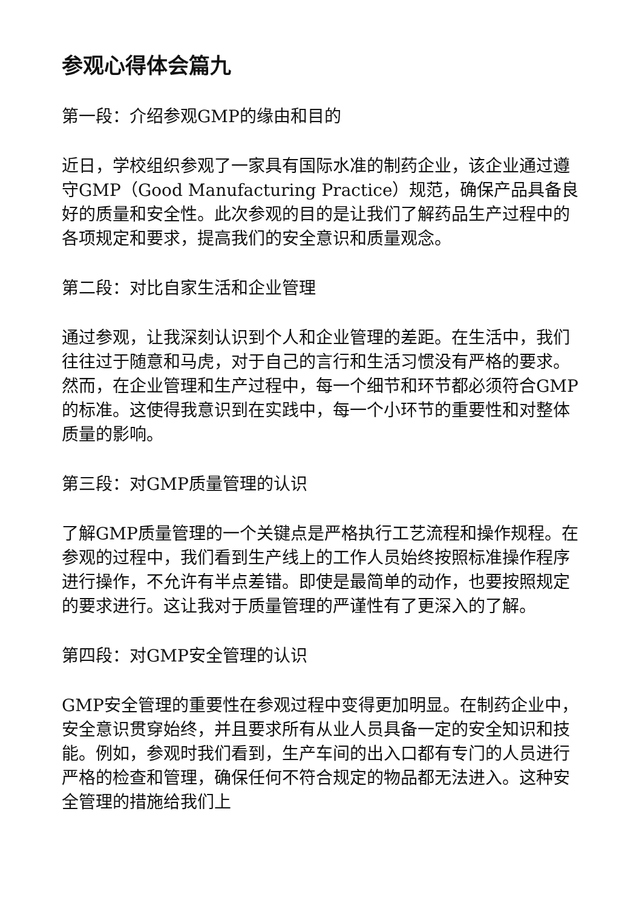参观心得体会篇九
第一段：介绍参观GMP的缘由和目的
近日，学校组织参观了一家具有国际水准的制药企业，该企业通过遵守GMP（Good Manufacturing Practice）规范，确保产品具备良好的质量和安全性。此次参观的目的是让我们了解药品生产过程中的各项规定和要求，提高我们的安全意识和质量观念。
第二段：对比自家生活和企业管理
通过参观，让我深刻认识到个人和企业管理的差距。在生活中，我们往往过于随意和马虎，对于自己的言行和生活习惯没有严格的要求。然而，在企业管理和生产过程中，每一个细节和环节都必须符合GMP的标准。这使得我意识到在实践中，每一个小环节的重要性和对整体质量的影响。
第三段：对GMP质量管理的认识
了解GMP质量管理的一个关键点是严格执行工艺流程和操作规程。在参观的过程中，我们看到生产线上的工作人员始终按照标准操作程序进行操作，不允许有半点差错。即使是最简单的动作，也要按照规定的要求进行。这让我对于质量管理的严谨性有了更深入的了解。
第四段：对GMP安全管理的认识
GMP安全管理的重要性在参观过程中变得更加明显。在制药企业中，安全意识贯穿始终，并且要求所有从业人员具备一定的安全知识和技能。例如，参观时我们看到，生产车间的出入口都有专门的人员进行严格的检查和管理，确保任何不符合规定的物品都无法进入。这种安全管理的措施给我们上